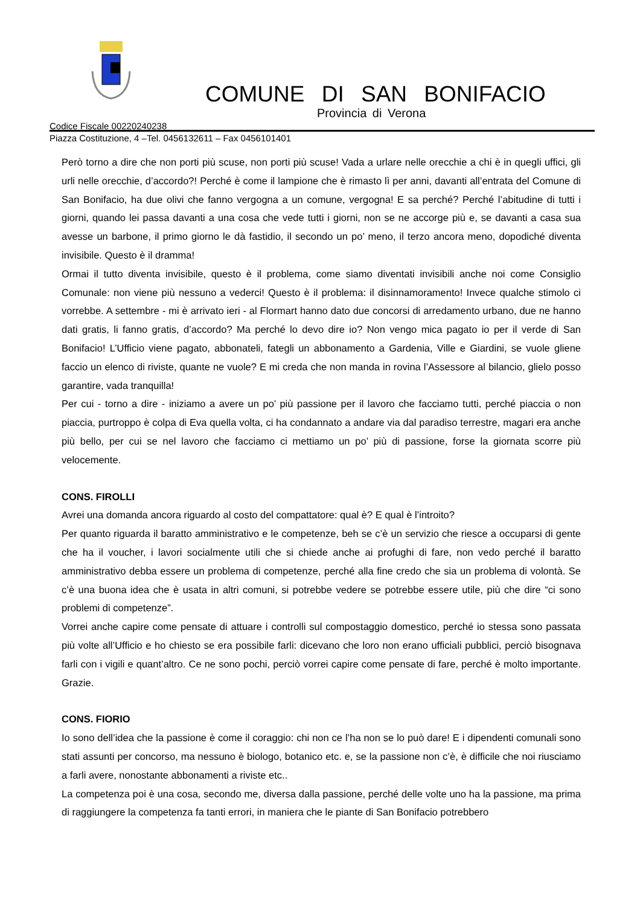COMUNE DI SAN BONIFACIO
Provincia di Verona
Codice Fiscale 00220240238
Piazza Costituzione, 4 –Tel. 0456132611 – Fax 0456101401
Però torno a dire che non porti più scuse, non porti più scuse! Vada a urlare nelle orecchie a chi è in quegli uffici, gli urli nelle orecchie, d’accordo?! Perché è come il lampione che è rimasto lì per anni, davanti all’entrata del Comune di San Bonifacio, ha due olivi che fanno vergogna a un comune, vergogna! E sa perché? Perché l’abitudine di tutti i giorni, quando lei passa davanti a una cosa che vede tutti i giorni, non se ne accorge più e, se davanti a casa sua avesse un barbone, il primo giorno le dà fastidio, il secondo un po’ meno, il terzo ancora meno, dopodiché diventa invisibile. Questo è il dramma!
Ormai il tutto diventa invisibile, questo è il problema, come siamo diventati invisibili anche noi come Consiglio Comunale: non viene più nessuno a vederci! Questo è il problema: il disinnamoramento! Invece qualche stimolo ci vorrebbe. A settembre - mi è arrivato ieri - al Flormart hanno dato due concorsi di arredamento urbano, due ne hanno dati gratis, li fanno gratis, d’accordo? Ma perché lo devo dire io? Non vengo mica pagato io per il verde di San Bonifacio! L’Ufficio viene pagato, abbonateli, fategli un abbonamento a Gardenia, Ville e Giardini, se vuole gliene faccio un elenco di riviste, quante ne vuole? E mi creda che non manda in rovina l’Assessore al bilancio, glielo posso garantire, vada tranquilla!
Per cui - torno a dire - iniziamo a avere un po’ più passione per il lavoro che facciamo tutti, perché piaccia o non piaccia, purtroppo è colpa di Eva quella volta, ci ha condannato a andare via dal paradiso terrestre, magari era anche più bello, per cui se nel lavoro che facciamo ci mettiamo un po’ più di passione, forse la giornata scorre più velocemente.
CONS. FIROLLI
Avrei una domanda ancora riguardo al costo del compattatore: qual è? E qual è l’introito?
Per quanto riguarda il baratto amministrativo e le competenze, beh se c’è un servizio che riesce a occuparsi di gente che ha il voucher, i lavori socialmente utili che si chiede anche ai profughi di fare, non vedo perché il baratto amministrativo debba essere un problema di competenze, perché alla fine credo che sia un problema di volontà. Se c’è una buona idea che è usata in altri comuni, si potrebbe vedere se potrebbe essere utile, più che dire “ci sono problemi di competenze”.
Vorrei anche capire come pensate di attuare i controlli sul compostaggio domestico, perché io stessa sono passata più volte all’Ufficio e ho chiesto se era possibile farli: dicevano che loro non erano ufficiali pubblici, perciò bisognava farli con i vigili e quant’altro. Ce ne sono pochi, perciò vorrei capire come pensate di fare, perché è molto importante. Grazie.
CONS. FIORIO
Io sono dell’idea che la passione è come il coraggio: chi non ce l’ha non se lo può dare! E i dipendenti comunali sono stati assunti per concorso, ma nessuno è biologo, botanico etc. e, se la passione non c’è, è difficile che noi riusciamo a farli avere, nonostante abbonamenti a riviste etc..
La competenza poi è una cosa, secondo me, diversa dalla passione, perché delle volte uno ha la passione, ma prima di raggiungere la competenza fa tanti errori, in maniera che le piante di San Bonifacio potrebbero